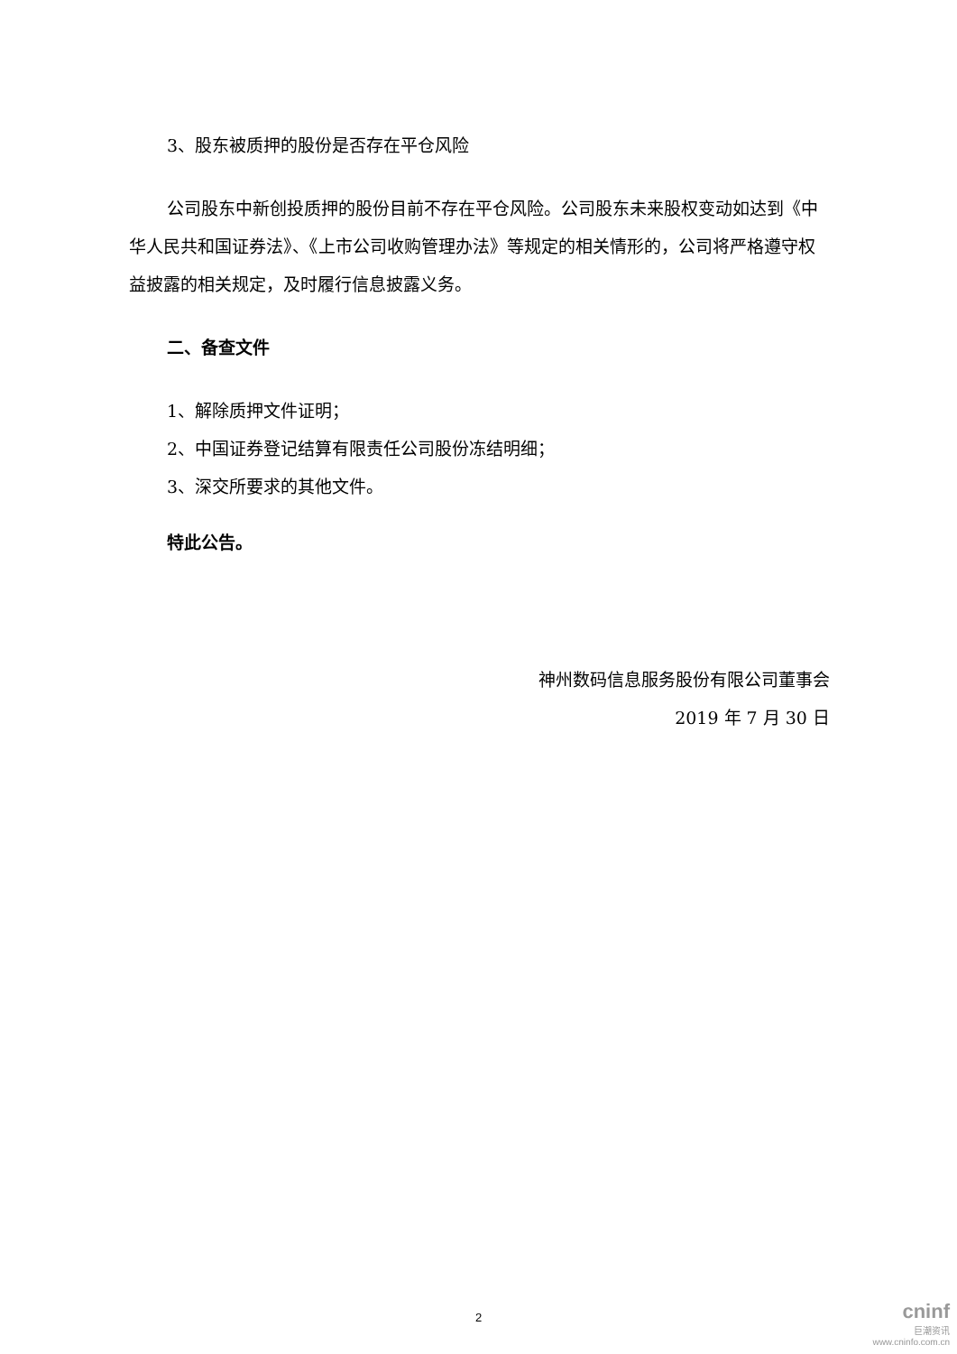3、股东被质押的股份是否存在平仓风险
公司股东中新创投质押的股份目前不存在平仓风险。公司股东未来股权变动如达到《中华人民共和国证券法》、《上市公司收购管理办法》等规定的相关情形的，公司将严格遵守权益披露的相关规定，及时履行信息披露义务。
二、备查文件
1、解除质押文件证明；
2、中国证券登记结算有限责任公司股份冻结明细；
3、深交所要求的其他文件。
特此公告。
神州数码信息服务股份有限公司董事会
2019 年 7 月 30 日
2
cninf
巨潮资讯
www.cninfo.com.cn